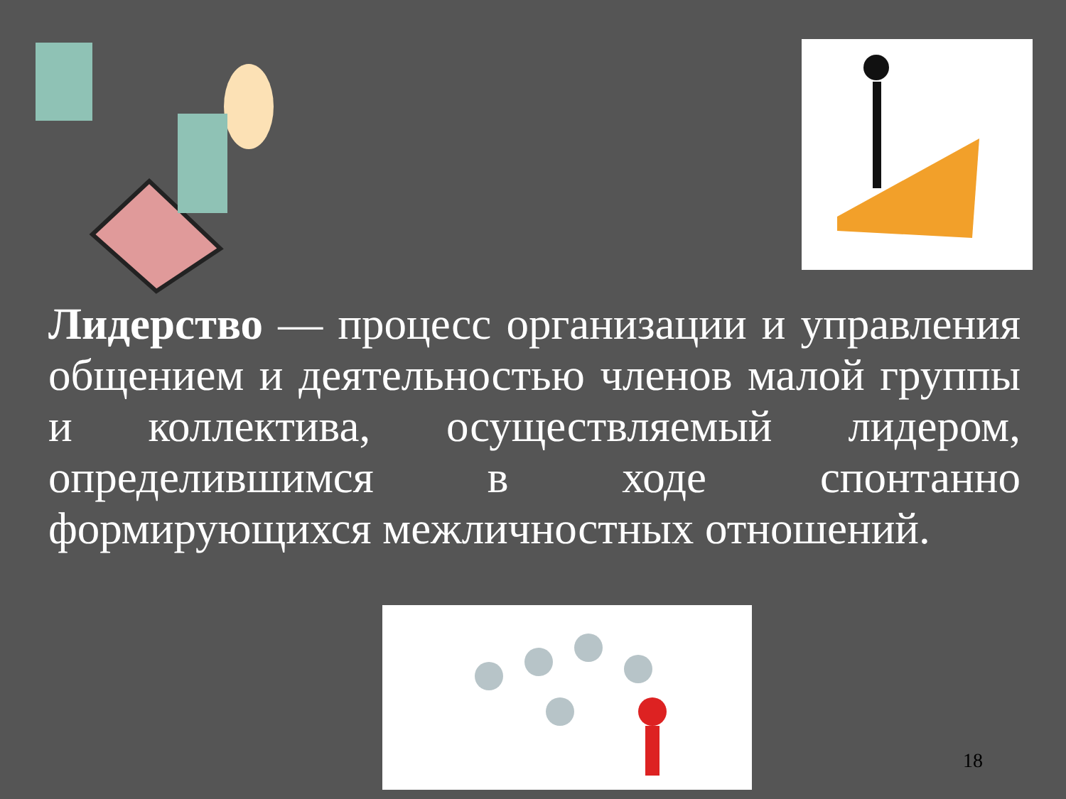Лидерство — процесс организации и управления общением и деятельностью членов малой группы и коллектива, осуществляемый лидером, определившимся в ходе спонтанно формирующихся межличностных отношений.
18